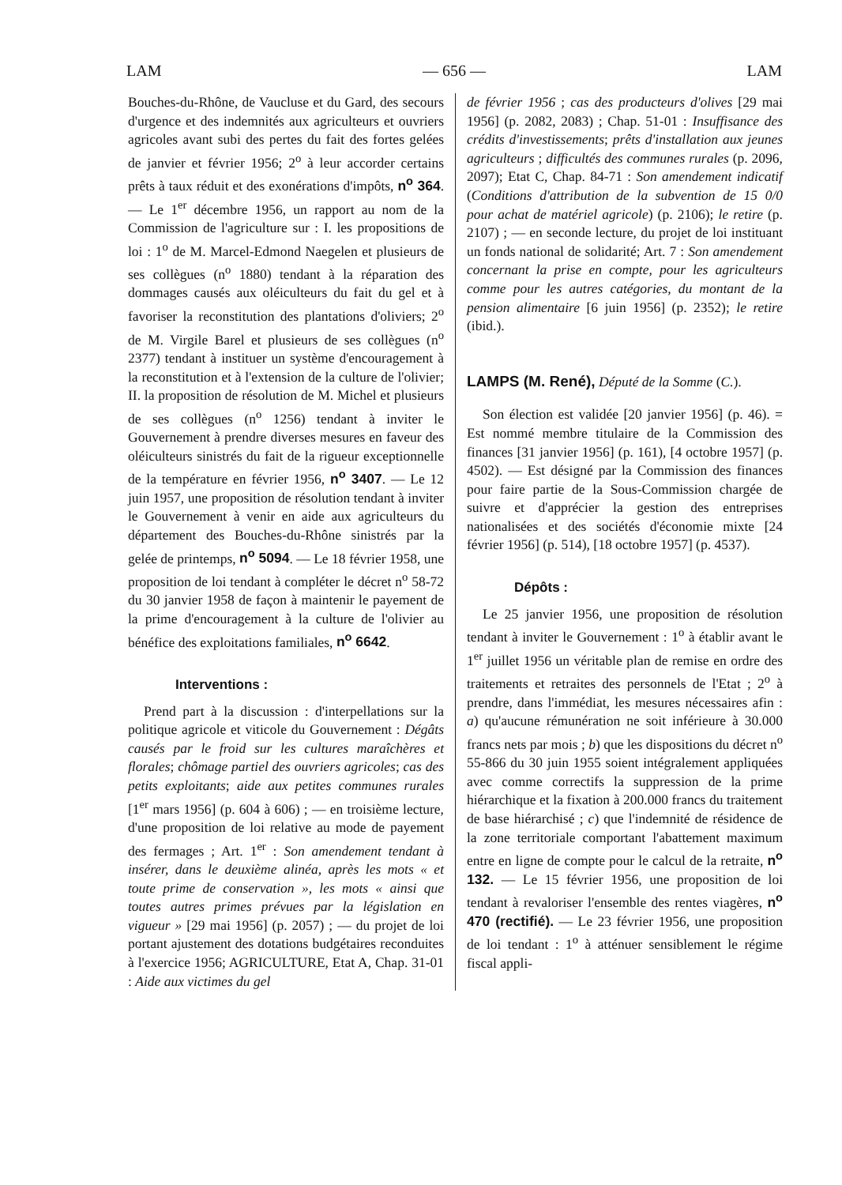LAM — 656 — LAM
Bouches-du-Rhône, de Vaucluse et du Gard, des secours d'urgence et des indemnités aux agriculteurs et ouvriers agricoles avant subi des pertes du fait des fortes gelées de janvier et février 1956; 2<sup>o</sup> à leur accorder certains prêts à taux réduit et des exonérations d'impôts, n<sup>o</sup> 364. — Le 1<sup>er</sup> décembre 1956, un rapport au nom de la Commission de l'agriculture sur : I. les propositions de loi : 1<sup>o</sup> de M. Marcel-Edmond Naegelen et plusieurs de ses collègues (n<sup>o</sup> 1880) tendant à la réparation des dommages causés aux oléiculteurs du fait du gel et à favoriser la reconstitution des plantations d'oliviers; 2<sup>o</sup> de M. Virgile Barel et plusieurs de ses collègues (n<sup>o</sup> 2377) tendant à instituer un système d'encouragement à la reconstitution et à l'extension de la culture de l'olivier; II. la proposition de résolution de M. Michel et plusieurs de ses collègues (n<sup>o</sup> 1256) tendant à inviter le Gouvernement à prendre diverses mesures en faveur des oléiculteurs sinistrés du fait de la rigueur exceptionnelle de la température en février 1956, n<sup>o</sup> 3407. — Le 12 juin 1957, une proposition de résolution tendant à inviter le Gouvernement à venir en aide aux agriculteurs du département des Bouches-du-Rhône sinistrés par la gelée de printemps, n<sup>o</sup> 5094. — Le 18 février 1958, une proposition de loi tendant à compléter le décret n<sup>o</sup> 58-72 du 30 janvier 1958 de façon à maintenir le payement de la prime d'encouragement à la culture de l'olivier au bénéfice des exploitations familiales, n<sup>o</sup> 6642.
Interventions :
Prend part à la discussion : d'interpellations sur la politique agricole et viticole du Gouvernement : Dégâts causés par le froid sur les cultures maraîchères et florales; chômage partiel des ouvriers agricoles; cas des petits exploitants; aide aux petites communes rurales [1<sup>er</sup> mars 1956] (p. 604 à 606) ; — en troisième lecture, d'une proposition de loi relative au mode de payement des fermages ; Art. 1<sup>er</sup> : Son amendement tendant à insérer, dans le deuxième alinéa, après les mots « et toute prime de conservation », les mots « ainsi que toutes autres primes prévues par la législation en vigueur » [29 mai 1956] (p. 2057) ; — du projet de loi portant ajustement des dotations budgétaires reconduites à l'exercice 1956; AGRICULTURE, Etat A, Chap. 31-01 : Aide aux victimes du gel
de février 1956 ; cas des producteurs d'olives [29 mai 1956] (p. 2082, 2083) ; Chap. 51-01 : Insuffisance des crédits d'investissements; prêts d'installation aux jeunes agriculteurs ; difficultés des communes rurales (p. 2096, 2097); Etat C, Chap. 84-71 : Son amendement indicatif (Conditions d'attribution de la subvention de 15 0/0 pour achat de matériel agricole) (p. 2106); le retire (p. 2107) ; — en seconde lecture, du projet de loi instituant un fonds national de solidarité; Art. 7 : Son amendement concernant la prise en compte, pour les agriculteurs comme pour les autres catégories, du montant de la pension alimentaire [6 juin 1956] (p. 2352); le retire (ibid.).
LAMPS (M. René), Député de la Somme (C.).
Son élection est validée [20 janvier 1956] (p. 46). = Est nommé membre titulaire de la Commission des finances [31 janvier 1956] (p. 161), [4 octobre 1957] (p. 4502). — Est désigné par la Commission des finances pour faire partie de la Sous-Commission chargée de suivre et d'apprécier la gestion des entreprises nationalisées et des sociétés d'économie mixte [24 février 1956] (p. 514), [18 octobre 1957] (p. 4537).
Dépôts :
Le 25 janvier 1956, une proposition de résolution tendant à inviter le Gouvernement : 1<sup>o</sup> à établir avant le 1<sup>er</sup> juillet 1956 un véritable plan de remise en ordre des traitements et retraites des personnels de l'Etat ; 2<sup>o</sup> à prendre, dans l'immédiat, les mesures nécessaires afin : a) qu'aucune rémunération ne soit inférieure à 30.000 francs nets par mois ; b) que les dispositions du décret n<sup>o</sup> 55-866 du 30 juin 1955 soient intégralement appliquées avec comme correctifs la suppression de la prime hiérarchique et la fixation à 200.000 francs du traitement de base hiérarchisé ; c) que l'indemnité de résidence de la zone territoriale comportant l'abattement maximum entre en ligne de compte pour le calcul de la retraite, n<sup>o</sup> 132. — Le 15 février 1956, une proposition de loi tendant à revaloriser l'ensemble des rentes viagères, n<sup>o</sup> 470 (rectifié). — Le 23 février 1956, une proposition de loi tendant : 1<sup>o</sup> à atténuer sensiblement le régime fiscal appli-